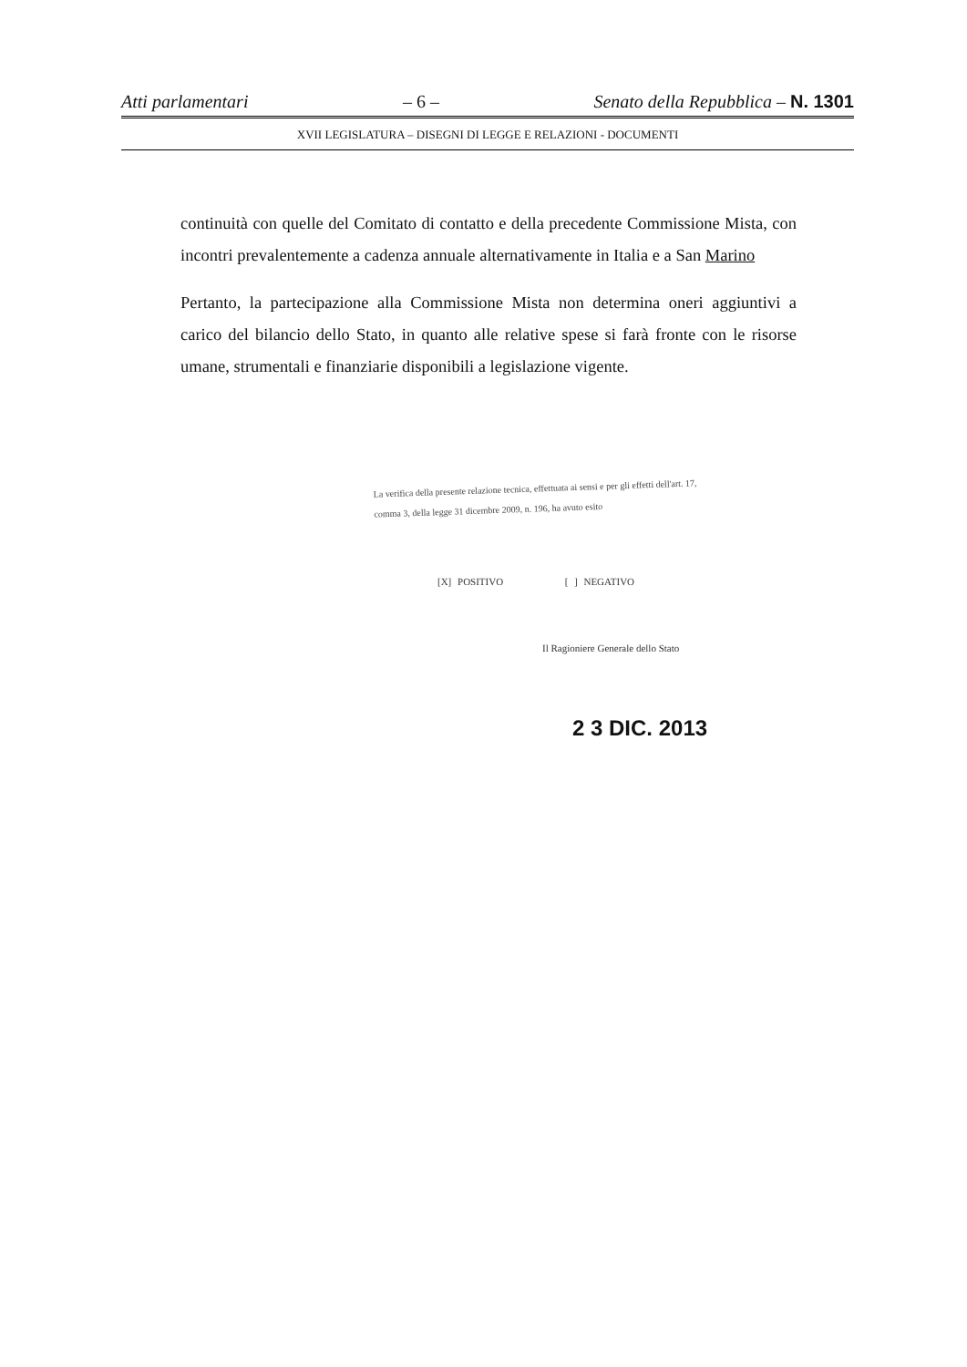Atti parlamentari – 6 – Senato della Repubblica – N. 1301
XVII LEGISLATURA – DISEGNI DI LEGGE E RELAZIONI - DOCUMENTI
continuità con quelle del Comitato di contatto e della precedente Commissione Mista, con incontri prevalentemente a cadenza annuale alternativamente in Italia e a San Marino
Pertanto, la partecipazione alla Commissione Mista non determina oneri aggiuntivi a carico del bilancio dello Stato, in quanto alle relative spese si farà fronte con le risorse umane, strumentali e finanziarie disponibili a legislazione vigente.
La verifica della presente relazione tecnica, effettuata ai sensi e per gli effetti dell'art. 17, comma 3, della legge 31 dicembre 2009, n. 196, ha avuto esito
[X] POSITIVO [ ] NEGATIVO
Il Ragioniere Generale dello Stato
2 3 DIC. 2013